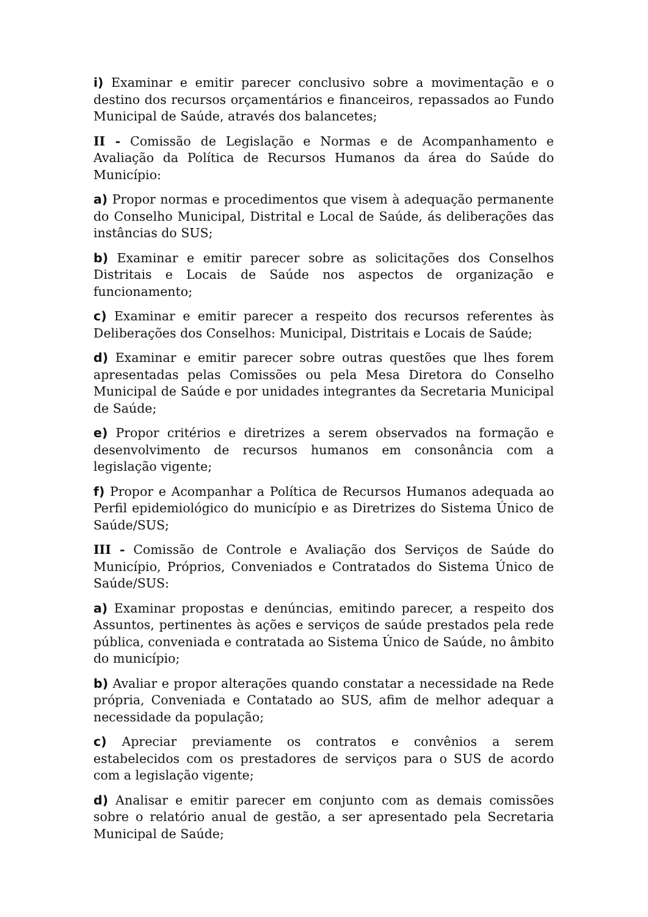i) Examinar e emitir parecer conclusivo sobre a movimentação e o destino dos recursos orçamentários e financeiros, repassados ao Fundo Municipal de Saúde, através dos balancetes;
II - Comissão de Legislação e Normas e de Acompanhamento e Avaliação da Política de Recursos Humanos da área do Saúde do Município:
a) Propor normas e procedimentos que visem à adequação permanente do Conselho Municipal, Distrital e Local de Saúde, ás deliberações das instâncias do SUS;
b) Examinar e emitir parecer sobre as solicitações dos Conselhos Distritais e Locais de Saúde nos aspectos de organização e funcionamento;
c) Examinar e emitir parecer a respeito dos recursos referentes às Deliberações dos Conselhos: Municipal, Distritais e Locais de Saúde;
d) Examinar e emitir parecer sobre outras questões que lhes forem apresentadas pelas Comissões ou pela Mesa Diretora do Conselho Municipal de Saúde e por unidades integrantes da Secretaria Municipal de Saúde;
e) Propor critérios e diretrizes a serem observados na formação e desenvolvimento de recursos humanos em consonância com a legislação vigente;
f) Propor e Acompanhar a Política de Recursos Humanos adequada ao Perfil epidemiológico do município e as Diretrizes do Sistema Único de Saúde/SUS;
III - Comissão de Controle e Avaliação dos Serviços de Saúde do Município, Próprios, Conveniados e Contratados do Sistema Único de Saúde/SUS:
a) Examinar propostas e denúncias, emitindo parecer, a respeito dos Assuntos, pertinentes às ações e serviços de saúde prestados pela rede pública, conveniada e contratada ao Sistema Único de Saúde, no âmbito do município;
b) Avaliar e propor alterações quando constatar a necessidade na Rede própria, Conveniada e Contatado ao SUS, afim de melhor adequar a necessidade da população;
c) Apreciar previamente os contratos e convênios a serem estabelecidos com os prestadores de serviços para o SUS de acordo com a legislação vigente;
d) Analisar e emitir parecer em conjunto com as demais comissões sobre o relatório anual de gestão, a ser apresentado pela Secretaria Municipal de Saúde;